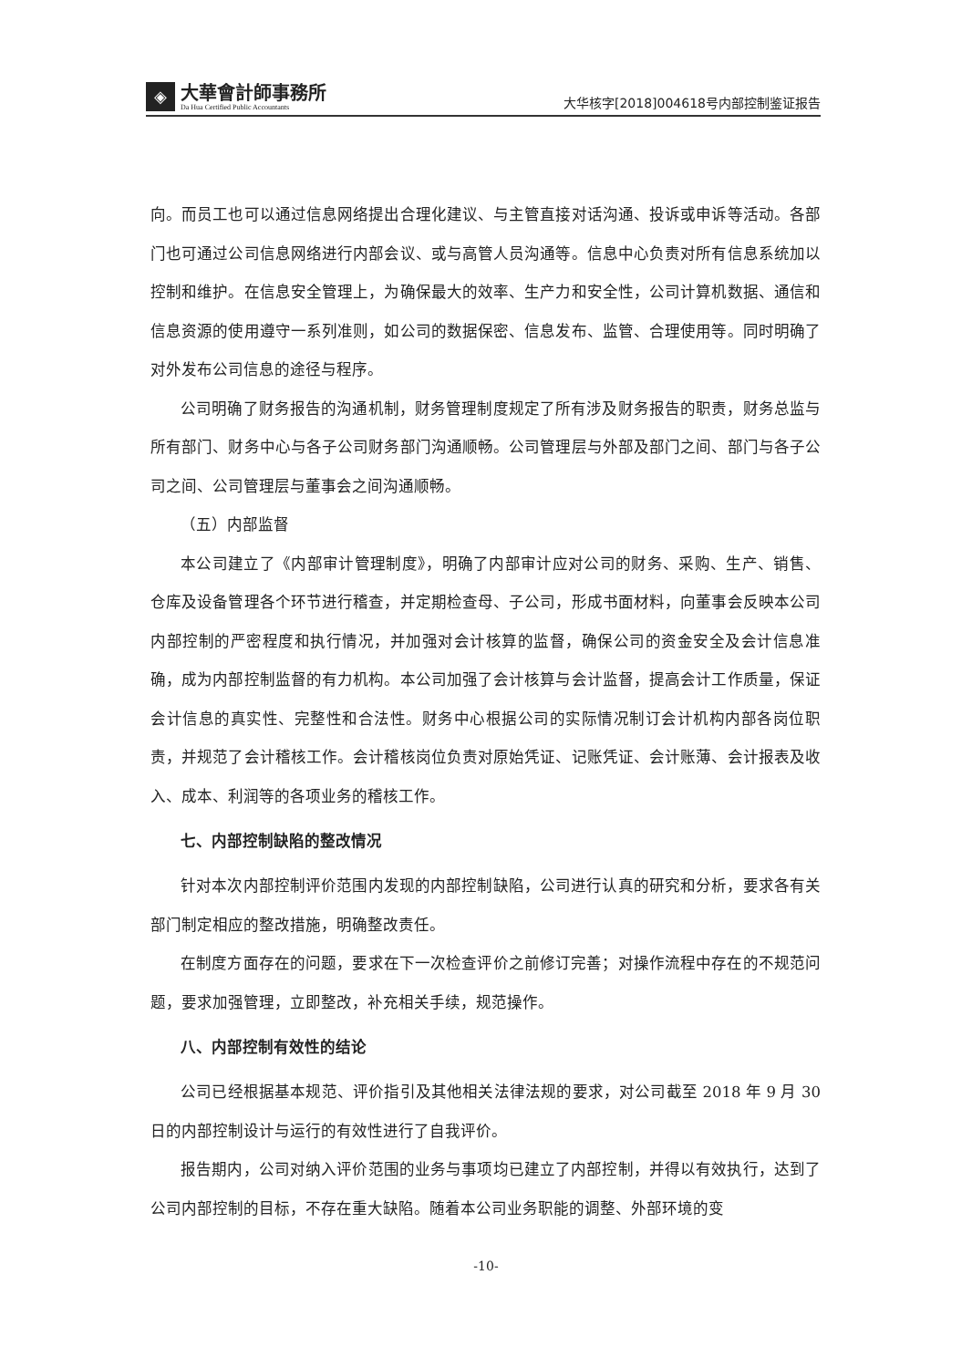◈
大華會計師事務所
Da Hua Certified Public Accountants
大华核字[2018]004618号内部控制鉴证报告
向。而员工也可以通过信息网络提出合理化建议、与主管直接对话沟通、投诉或申诉等活动。各部门也可通过公司信息网络进行内部会议、或与高管人员沟通等。信息中心负责对所有信息系统加以控制和维护。在信息安全管理上，为确保最大的效率、生产力和安全性，公司计算机数据、通信和信息资源的使用遵守一系列准则，如公司的数据保密、信息发布、监管、合理使用等。同时明确了对外发布公司信息的途径与程序。
公司明确了财务报告的沟通机制，财务管理制度规定了所有涉及财务报告的职责，财务总监与所有部门、财务中心与各子公司财务部门沟通顺畅。公司管理层与外部及部门之间、部门与各子公司之间、公司管理层与董事会之间沟通顺畅。
（五）内部监督
本公司建立了《内部审计管理制度》，明确了内部审计应对公司的财务、采购、生产、销售、仓库及设备管理各个环节进行稽查，并定期检查母、子公司，形成书面材料，向董事会反映本公司内部控制的严密程度和执行情况，并加强对会计核算的监督，确保公司的资金安全及会计信息准确，成为内部控制监督的有力机构。本公司加强了会计核算与会计监督，提高会计工作质量，保证会计信息的真实性、完整性和合法性。财务中心根据公司的实际情况制订会计机构内部各岗位职责，并规范了会计稽核工作。会计稽核岗位负责对原始凭证、记账凭证、会计账薄、会计报表及收入、成本、利润等的各项业务的稽核工作。
七、内部控制缺陷的整改情况
针对本次内部控制评价范围内发现的内部控制缺陷，公司进行认真的研究和分析，要求各有关部门制定相应的整改措施，明确整改责任。
在制度方面存在的问题，要求在下一次检查评价之前修订完善；对操作流程中存在的不规范问题，要求加强管理，立即整改，补充相关手续，规范操作。
八、内部控制有效性的结论
公司已经根据基本规范、评价指引及其他相关法律法规的要求，对公司截至 2018 年 9 月 30 日的内部控制设计与运行的有效性进行了自我评价。
报告期内，公司对纳入评价范围的业务与事项均已建立了内部控制，并得以有效执行，达到了公司内部控制的目标，不存在重大缺陷。随着本公司业务职能的调整、外部环境的变
-10-